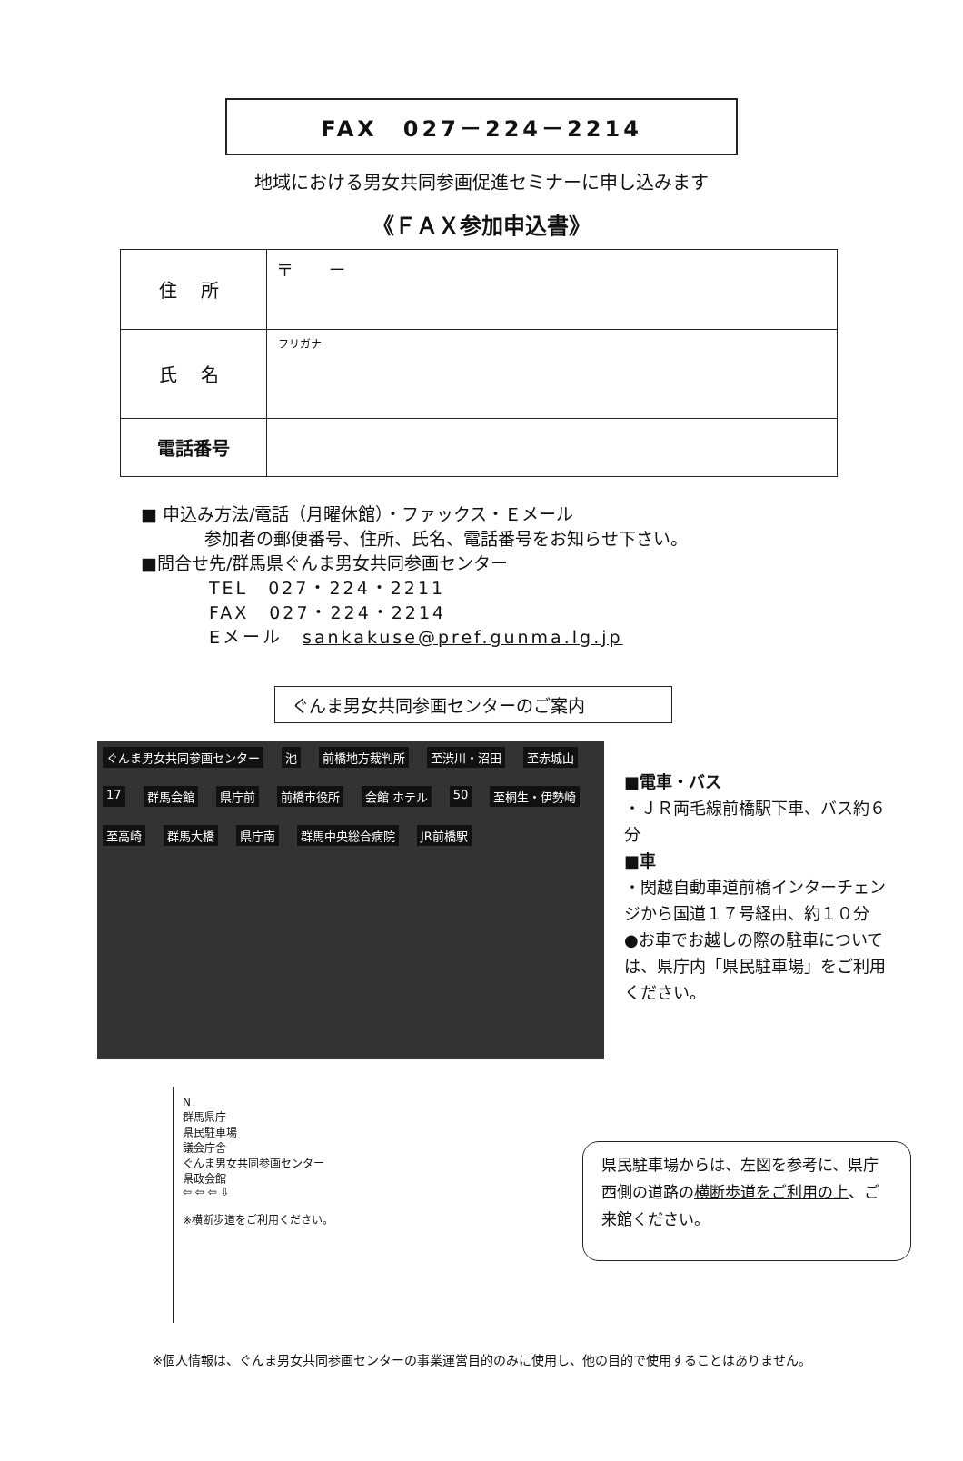FAX　027－224－2214
地域における男女共同参画促進セミナーに申し込みます
《ＦＡＸ参加申込書》
| 住 所 | 〒 － |
| 氏 名 | フリガナ |
| 電話番号 | |
■ 申込み方法/電話（月曜休館）・ファックス・Ｅメール
参加者の郵便番号、住所、氏名、電話番号をお知らせ下さい。
■問合せ先/群馬県ぐんま男女共同参画センター
TEL　027・224・2211
FAX　027・224・2214
Eメール　sankakuse@pref.gunma.lg.jp
ぐんま男女共同参画センターのご案内
ぐんま男女共同参画センター 池 前橋地方裁判所 至渋川・沼田 至赤城山 17 群馬会館 県庁前 前橋市役所 会館 ホテル 50 至桐生・伊勢崎 至高崎 群馬大橋 県庁南 群馬中央総合病院 JR前橋駅
■電車・バス
・ＪＲ両毛線前橋駅下車、バス約６分
■車
・関越自動車道前橋インターチェンジから国道１７号経由、約１０分
●お車でお越しの際の駐車については、県庁内「県民駐車場」をご利用ください。
N
群馬県庁
県民駐車場
議会庁舎
ぐんま男女共同参画センター
県政会館
⇦ ⇦ ⇦ ⇩
※横断歩道をご利用ください。
県民駐車場からは、左図を参考に、県庁西側の道路の横断歩道をご利用の上、ご来館ください。
※個人情報は、ぐんま男女共同参画センターの事業運営目的のみに使用し、他の目的で使用することはありません。